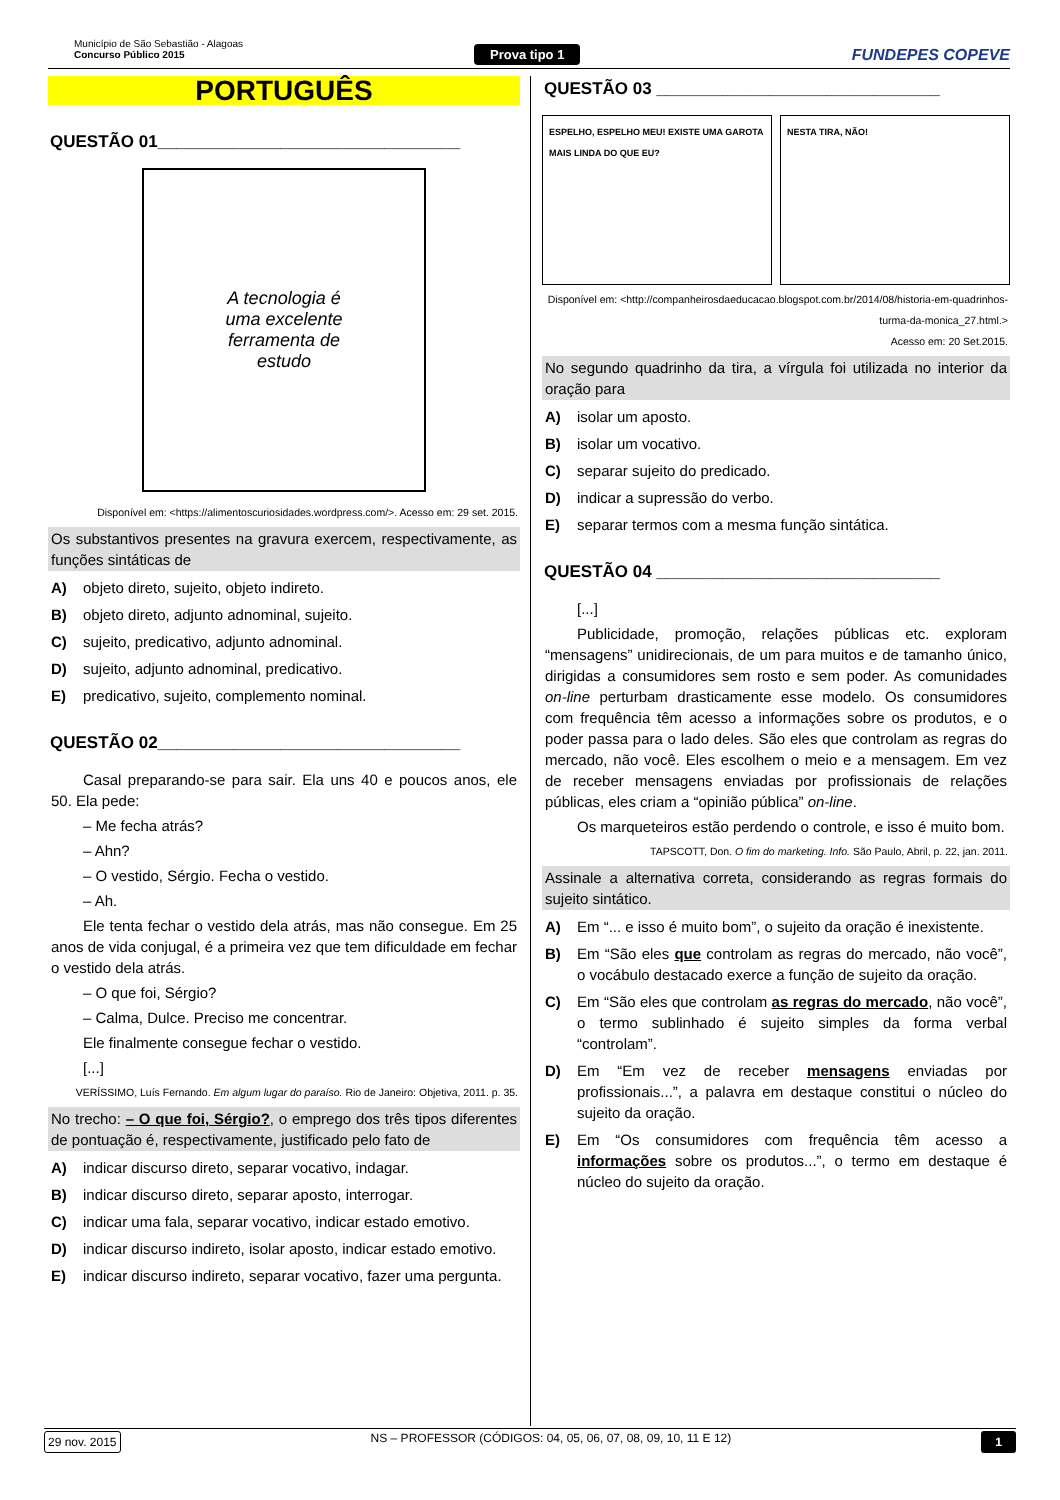Município de São Sebastião - Alagoas
Concurso Público 2015
Prova tipo 1 FUNDEPES COPEVE
PORTUGUÊS
QUESTÃO 01________________________________
A tecnologia é
uma excelente
ferramenta de
estudo
Disponível em: <https://alimentoscuriosidades.wordpress.com/>. Acesso em: 29 set. 2015.
Os substantivos presentes na gravura exercem, respectivamente, as funções sintáticas de
A) objeto direto, sujeito, objeto indireto.
B) objeto direto, adjunto adnominal, sujeito.
C) sujeito, predicativo, adjunto adnominal.
D) sujeito, adjunto adnominal, predicativo.
E) predicativo, sujeito, complemento nominal.
QUESTÃO 02________________________________
Casal preparando-se para sair. Ela uns 40 e poucos anos, ele 50. Ela pede:
– Me fecha atrás?
– Ahn?
– O vestido, Sérgio. Fecha o vestido.
– Ah.
Ele tenta fechar o vestido dela atrás, mas não consegue. Em 25 anos de vida conjugal, é a primeira vez que tem dificuldade em fechar o vestido dela atrás.
– O que foi, Sérgio?
– Calma, Dulce. Preciso me concentrar.
Ele finalmente consegue fechar o vestido.
[...]
VERÍSSIMO, Luís Fernando. Em algum lugar do paraíso. Rio de Janeiro: Objetiva, 2011. p. 35.
No trecho: – O que foi, Sérgio?, o emprego dos três tipos diferentes de pontuação é, respectivamente, justificado pelo fato de
A) indicar discurso direto, separar vocativo, indagar.
B) indicar discurso direto, separar aposto, interrogar.
C) indicar uma fala, separar vocativo, indicar estado emotivo.
D) indicar discurso indireto, isolar aposto, indicar estado emotivo.
E) indicar discurso indireto, separar vocativo, fazer uma pergunta.
QUESTÃO 03 ______________________________
ESPELHO, ESPELHO MEU! EXISTE UMA GAROTA MAIS LINDA DO QUE EU?
NESTA TIRA, NÃO!
Disponível em: <http://companheirosdaeducacao.blogspot.com.br/2014/08/historia-em-quadrinhos-turma-da-monica_27.html.>
Acesso em: 20 Set.2015.
No segundo quadrinho da tira, a vírgula foi utilizada no interior da oração para
A) isolar um aposto.
B) isolar um vocativo.
C) separar sujeito do predicado.
D) indicar a supressão do verbo.
E) separar termos com a mesma função sintática.
QUESTÃO 04 ______________________________
[...]
Publicidade, promoção, relações públicas etc. exploram “mensagens” unidirecionais, de um para muitos e de tamanho único, dirigidas a consumidores sem rosto e sem poder. As comunidades on-line perturbam drasticamente esse modelo. Os consumidores com frequência têm acesso a informações sobre os produtos, e o poder passa para o lado deles. São eles que controlam as regras do mercado, não você. Eles escolhem o meio e a mensagem. Em vez de receber mensagens enviadas por profissionais de relações públicas, eles criam a “opinião pública” on-line.
Os marqueteiros estão perdendo o controle, e isso é muito bom.
TAPSCOTT, Don. O fim do marketing. Info. São Paulo, Abril, p. 22, jan. 2011.
Assinale a alternativa correta, considerando as regras formais do sujeito sintático.
A) Em “... e isso é muito bom”, o sujeito da oração é inexistente.
B) Em “São eles que controlam as regras do mercado, não você”, o vocábulo destacado exerce a função de sujeito da oração.
C) Em “São eles que controlam as regras do mercado, não você”, o termo sublinhado é sujeito simples da forma verbal “controlam”.
D) Em “Em vez de receber mensagens enviadas por profissionais...”, a palavra em destaque constitui o núcleo do sujeito da oração.
E) Em “Os consumidores com frequência têm acesso a informações sobre os produtos...”, o termo em destaque é núcleo do sujeito da oração.
29 nov. 2015 NS – PROFESSOR (CÓDIGOS: 04, 05, 06, 07, 08, 09, 10, 11 E 12) 1